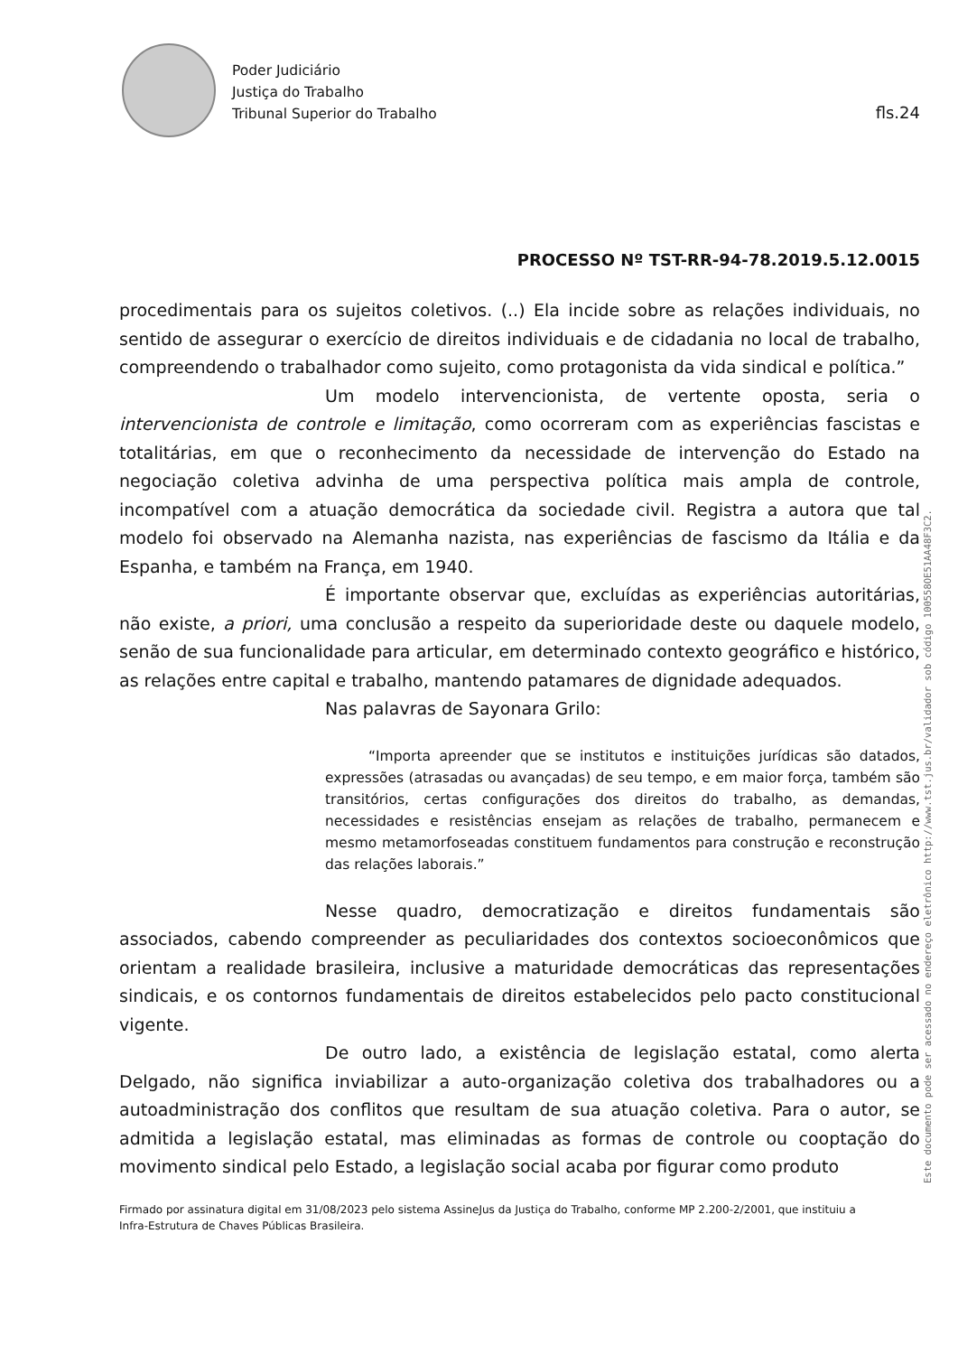Poder Judiciário
Justiça do Trabalho
Tribunal Superior do Trabalho
fls.24
PROCESSO Nº TST-RR-94-78.2019.5.12.0015
procedimentais para os sujeitos coletivos. (..) Ela incide sobre as relações individuais, no sentido de assegurar o exercício de direitos individuais e de cidadania no local de trabalho, compreendendo o trabalhador como sujeito, como protagonista da vida sindical e política.”
Um modelo intervencionista, de vertente oposta, seria o intervencionista de controle e limitação, como ocorreram com as experiências fascistas e totalitárias, em que o reconhecimento da necessidade de intervenção do Estado na negociação coletiva advinha de uma perspectiva política mais ampla de controle, incompatível com a atuação democrática da sociedade civil. Registra a autora que tal modelo foi observado na Alemanha nazista, nas experiências de fascismo da Itália e da Espanha, e também na França, em 1940.
É importante observar que, excluídas as experiências autoritárias, não existe, a priori, uma conclusão a respeito da superioridade deste ou daquele modelo, senão de sua funcionalidade para articular, em determinado contexto geográfico e histórico, as relações entre capital e trabalho, mantendo patamares de dignidade adequados.
Nas palavras de Sayonara Grilo:
“Importa apreender que se institutos e instituições jurídicas são datados, expressões (atrasadas ou avançadas) de seu tempo, e em maior força, também são transitórios, certas configurações dos direitos do trabalho, as demandas, necessidades e resistências ensejam as relações de trabalho, permanecem e mesmo metamorfoseadas constituem fundamentos para construção e reconstrução das relações laborais.”
Nesse quadro, democratização e direitos fundamentais são associados, cabendo compreender as peculiaridades dos contextos socioeconômicos que orientam a realidade brasileira, inclusive a maturidade democráticas das representações sindicais, e os contornos fundamentais de direitos estabelecidos pelo pacto constitucional vigente.
De outro lado, a existência de legislação estatal, como alerta Delgado, não significa inviabilizar a auto-organização coletiva dos trabalhadores ou a autoadministração dos conflitos que resultam de sua atuação coletiva. Para o autor, se admitida a legislação estatal, mas eliminadas as formas de controle ou cooptação do movimento sindical pelo Estado, a legislação social acaba por figurar como produto
Firmado por assinatura digital em 31/08/2023 pelo sistema AssineJus da Justiça do Trabalho, conforme MP 2.200-2/2001, que instituiu a Infra-Estrutura de Chaves Públicas Brasileira.
Este documento pode ser acessado no endereço eletrônico http://www.tst.jus.br/validador sob código 100558OE51AA48F3C2.